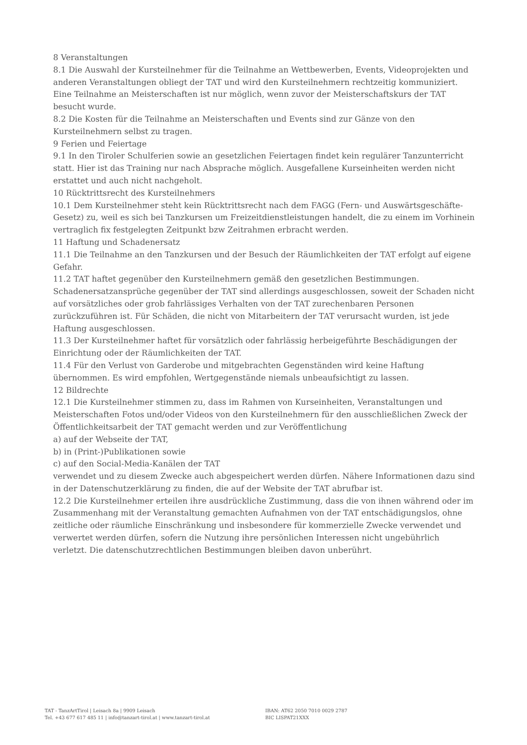8 Veranstaltungen
8.1 Die Auswahl der Kursteilnehmer für die Teilnahme an Wettbewerben, Events, Videoprojekten und anderen Veranstaltungen obliegt der TAT und wird den Kursteilnehmern rechtzeitig kommuniziert. Eine Teilnahme an Meisterschaften ist nur möglich, wenn zuvor der Meisterschaftskurs der TAT besucht wurde.
8.2 Die Kosten für die Teilnahme an Meisterschaften und Events sind zur Gänze von den Kursteilnehmern selbst zu tragen.
9 Ferien und Feiertage
9.1 In den Tiroler Schulferien sowie an gesetzlichen Feiertagen findet kein regulärer Tanzunterricht statt. Hier ist das Training nur nach Absprache möglich. Ausgefallene Kurseinheiten werden nicht erstattet und auch nicht nachgeholt.
10 Rücktrittsrecht des Kursteilnehmers
10.1 Dem Kursteilnehmer steht kein Rücktrittsrecht nach dem FAGG (Fern- und Auswärtsgeschäfte-Gesetz) zu, weil es sich bei Tanzkursen um Freizeitdienstleistungen handelt, die zu einem im Vorhinein vertraglich fix festgelegten Zeitpunkt bzw Zeitrahmen erbracht werden.
11 Haftung und Schadenersatz
11.1 Die Teilnahme an den Tanzkursen und der Besuch der Räumlichkeiten der TAT erfolgt auf eigene Gefahr.
11.2 TAT haftet gegenüber den Kursteilnehmern gemäß den gesetzlichen Bestimmungen. Schadenersatzansprüche gegenüber der TAT sind allerdings ausgeschlossen, soweit der Schaden nicht auf vorsätzliches oder grob fahrlässiges Verhalten von der TAT zurechenbaren Personen zurückzuführen ist. Für Schäden, die nicht von Mitarbeitern der TAT verursacht wurden, ist jede Haftung ausgeschlossen.
11.3 Der Kursteilnehmer haftet für vorsätzlich oder fahrlässig herbeigeführte Beschädigungen der Einrichtung oder der Räumlichkeiten der TAT.
11.4 Für den Verlust von Garderobe und mitgebrachten Gegenständen wird keine Haftung übernommen. Es wird empfohlen, Wertgegenstände niemals unbeaufsichtigt zu lassen.
12 Bildrechte
12.1 Die Kursteilnehmer stimmen zu, dass im Rahmen von Kurseinheiten, Veranstaltungen und Meisterschaften Fotos und/oder Videos von den Kursteilnehmern für den ausschließlichen Zweck der Öffentlichkeitsarbeit der TAT gemacht werden und zur Veröffentlichung
a) auf der Webseite der TAT,
b) in (Print-)Publikationen sowie
c) auf den Social-Media-Kanälen der TAT
verwendet und zu diesem Zwecke auch abgespeichert werden dürfen. Nähere Informationen dazu sind in der Datenschutzerklärung zu finden, die auf der Website der TAT abrufbar ist.
12.2 Die Kursteilnehmer erteilen ihre ausdrückliche Zustimmung, dass die von ihnen während oder im Zusammenhang mit der Veranstaltung gemachten Aufnahmen von der TAT entschädigungslos, ohne zeitliche oder räumliche Einschränkung und insbesondere für kommerzielle Zwecke verwendet und verwertet werden dürfen, sofern die Nutzung ihre persönlichen Interessen nicht ungebührlich verletzt. Die datenschutzrechtlichen Bestimmungen bleiben davon unberührt.
TAT - TanzArtTirol | Leisach 8a | 9909 Leisach
Tel. +43 677 617 485 11 | info@tanzart-tirol.at | www.tanzart-tirol.at
IBAN: AT62 2050 7010 0029 2787
BIC LISPAT21XXX